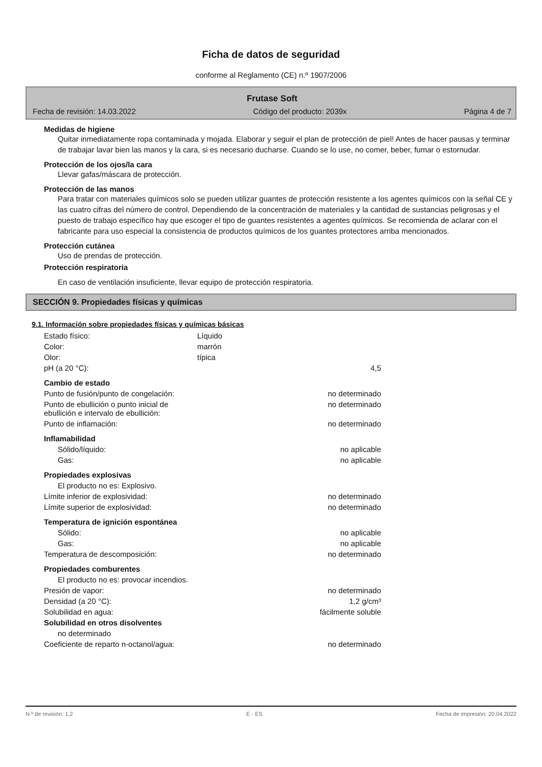Ficha de datos de seguridad
conforme al Reglamento (CE) n.º 1907/2006
Frutase Soft
Fecha de revisión: 14.03.2022 Código del producto: 2039x Página 4 de 7
Medidas de higiene
Quitar inmediatamente ropa contaminada y mojada. Elaborar y seguir el plan de protección de piel! Antes de hacer pausas y terminar de trabajar lavar bien las manos y la cara, si es necesario ducharse. Cuando se lo use, no comer, beber, fumar o estornudar.
Protección de los ojos/la cara
Llevar gafas/máscara de protección.
Protección de las manos
Para tratar con materiales químicos solo se pueden utilizar guantes de protección resistente a los agentes químicos con la señal CE y las cuatro cifras del número de control. Dependiendo de la concentración de materiales y la cantidad de sustancias peligrosas y el puesto de trabajo específico hay que escoger el tipo de guantes resistentes a agentes químicos. Se recomienda de aclarar con el fabricante para uso especial la consistencia de productos químicos de los guantes protectores arriba mencionados.
Protección cutánea
Uso de prendas de protección.
Protección respiratoria
En caso de ventilación insuficiente, llevar equipo de protección respiratoria.
SECCIÓN 9. Propiedades físicas y químicas
9.1. Información sobre propiedades físicas y químicas básicas
| Estado físico: | Líquido | |
| Color: | marrón | |
| Olor: | típica | |
| pH (a 20 °C): | | 4,5 |
| Cambio de estado | | |
| Punto de fusión/punto de congelación: | | no determinado |
| Punto de ebullición o punto inicial de ebullición e intervalo de ebullición: | | no determinado |
| Punto de inflamación: | | no determinado |
| Inflamabilidad | | |
| Sólido/líquido: | | no aplicable |
| Gas: | | no aplicable |
| Propiedades explosivas | | |
| El producto no es: Explosivo. | | |
| Límite inferior de explosividad: | | no determinado |
| Límite superior de explosividad: | | no determinado |
| Temperatura de ignición espontánea | | |
| Sólido: | | no aplicable |
| Gas: | | no aplicable |
| Temperatura de descomposición: | | no determinado |
| Propiedades comburentes | | |
| El producto no es: provocar incendios. | | |
| Presión de vapor: | | no determinado |
| Densidad (a 20 °C): | | 1,2 g/cm³ |
| Solubilidad en agua: | | fácilmente soluble |
| Solubilidad en otros disolventes | | |
| no determinado | | |
| Coeficiente de reparto n-octanol/agua: | | no determinado |
N.º de revisión: 1,2 E - ES Fecha de impresión: 20.04.2022